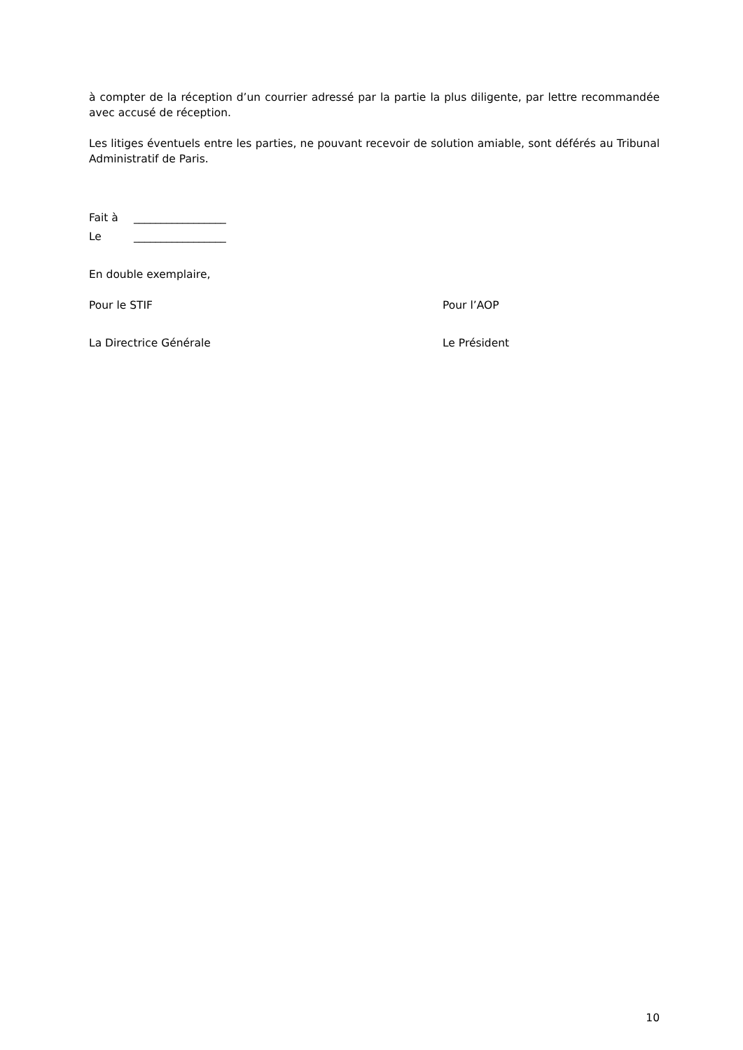à compter de la réception d’un courrier adressé par la partie la plus diligente, par lettre recommandée avec accusé de réception.
Les litiges éventuels entre les parties, ne pouvant recevoir de solution amiable, sont déférés au Tribunal Administratif de Paris.
Fait à _________________
Le _________________
En double exemplaire,
Pour le STIF Pour l’AOP
La Directrice Générale Le Président
10